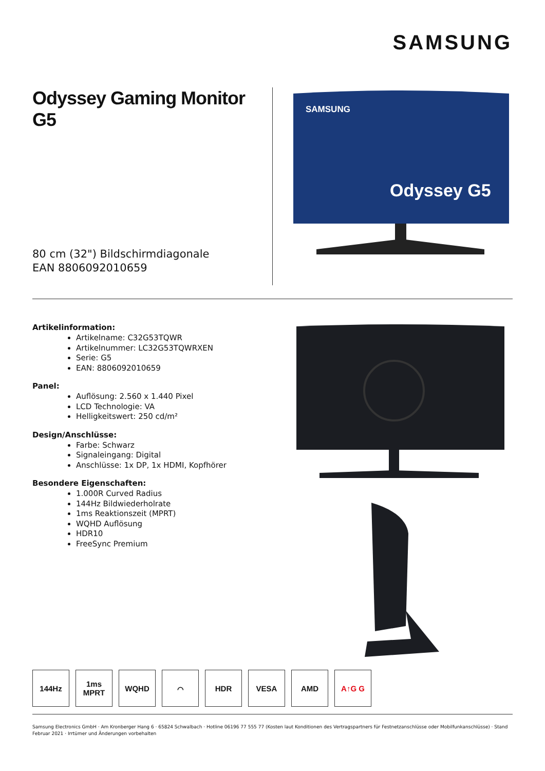SAMSUNG
Odyssey Gaming Monitor G5
80 cm (32") Bildschirmdiagonale
EAN 8806092010659
SAMSUNG
Odyssey G5
Artikelinformation:
Artikelname: C32G53TQWR
Artikelnummer: LC32G53TQWRXEN
Serie: G5
EAN: 8806092010659
Panel:
Auflösung: 2.560 x 1.440 Pixel
LCD Technologie: VA
Helligkeitswert: 250 cd/m²
Design/Anschlüsse:
Farbe: Schwarz
Signaleingang: Digital
Anschlüsse: 1x DP, 1x HDMI, Kopfhörer
Besondere Eigenschaften:
1.000R Curved Radius
144Hz Bildwiederholrate
1ms Reaktionszeit (MPRT)
WQHD Auflösung
HDR10
FreeSync Premium
144Hz 1ms
MPRT
WQHD ⌒ HDR VESA AMD A↑G G
Samsung Electronics GmbH · Am Kronberger Hang 6 · 65824 Schwalbach · Hotline 06196 77 555 77 (Kosten laut Konditionen des Vertragspartners für Festnetzanschlüsse oder Mobilfunkanschlüsse) · Stand Februar 2021 · Irrtümer und Änderungen vorbehalten